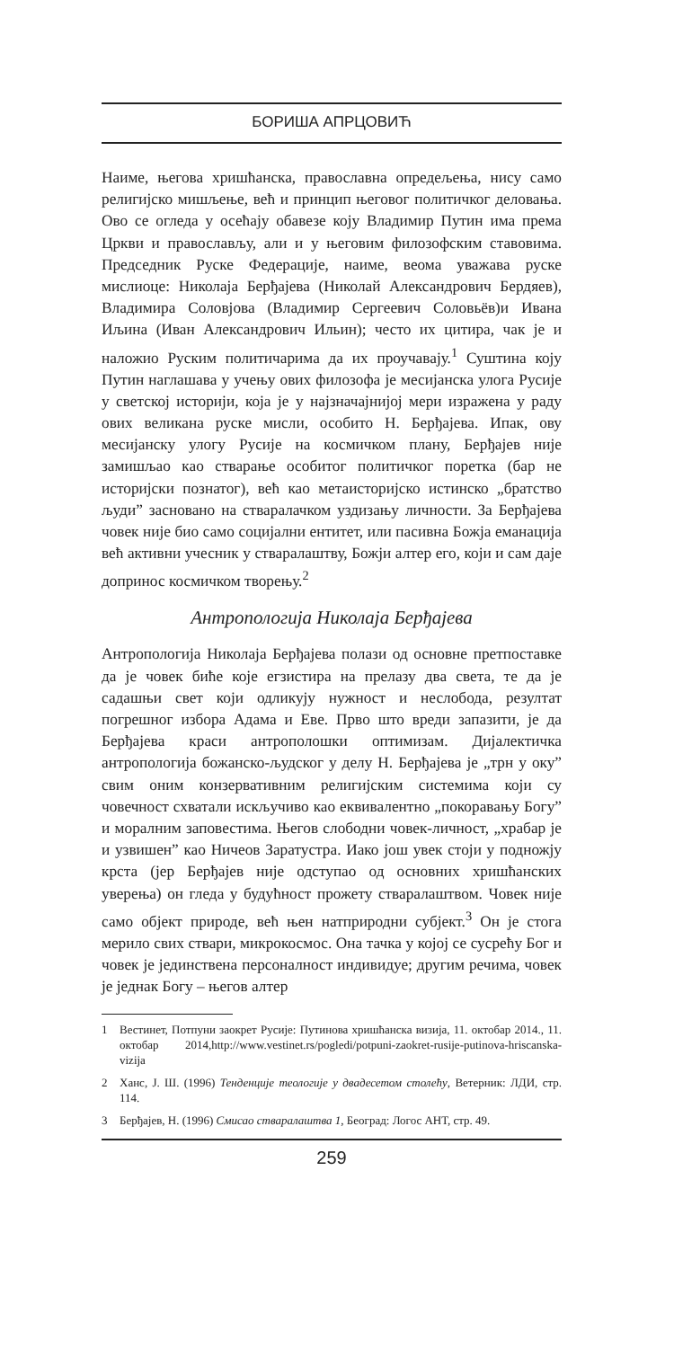БОРИША АПРЦОВИЋ
Наиме, његова хришћанска, православна опредељења, нису само религијско мишљење, већ и принцип његовог политичког деловања. Ово се огледа у осећају обавезе коју Владимир Путин има према Цркви и православљу, али и у његовим филозофским ставовима. Председник Руске Федерације, наиме, веома уважава руске мислиоце: Николаја Берђајева (Николай Александрович Бердяев), Владимира Соловјова (Владимир Сергеевич Соловьёв)и Ивана Иљина (Иван Александрович Ильин); често их цитира, чак је и наложио Руским политичарима да их проучавају.<sup>1</sup> Суштина коју Путин наглашава у учењу ових филозофа је месијанска улога Русије у светској историји, која је у најзначајнијој мери изражена у раду ових великана руске мисли, особито Н. Берђајева. Ипак, ову месијанску улогу Русије на космичком плану, Берђајев није замишљао као стварање особитог политичког поретка (бар не историјски познатог), већ као метаисторијско истинско „братство људи” засновано на стваралачком уздизању личности. За Берђајева човек није био само социјални ентитет, или пасивна Божја еманација већ активни учесник у стваралаштву, Божји алтер его, који и сам даје допринос космичком творењу.<sup>2</sup>
Антропологија Николаја Берђајева
Антропологија Николаја Берђајева полази од основне претпоставке да је човек биће које егзистира на прелазу два света, те да је садашњи свет који одликују нужност и неслобода, резултат погрешног избора Адама и Еве. Прво што вреди запазити, је да Берђајева краси антрополошки оптимизам. Дијалектичка антропологија божанско-људског у делу Н. Берђајева је „трн у оку” свим оним конзервативним религијским системима који су човечност схватали искључиво као еквивалентно „покоравању Богу” и моралним заповестима. Његов слободни човек-личност, „храбар је и узвишен” као Ничеов Заратустра. Иако још увек стоји у подножју крста (јер Берђајев није одступао од основних хришћанских уверења) он гледа у будућност прожету стваралаштвом. Човек није само објект природе, већ њен натприродни субјект.<sup>3</sup> Он је стога мерило свих ствари, микрокосмос. Она тачка у којој се сусрећу Бог и човек је јединствена персоналност индивидуе; другим речима, човек је једнак Богу – његов алтер
1 Вестинет, Потпуни заокрет Русије: Путинова хришћанска визија, 11. октобар 2014., 11. октобар 2014,http://www.vestinet.rs/pogledi/potpuni-zaokret-rusije-putinova-hriscanska-vizija
2 Ханс, Ј. Ш. (1996) Тенденције теологије у двадесетом столећу, Ветерник: ЛДИ, стр. 114.
3 Берђајев, Н. (1996) Смисао стваралаштва 1, Београд: Логос АНТ, стр. 49.
259